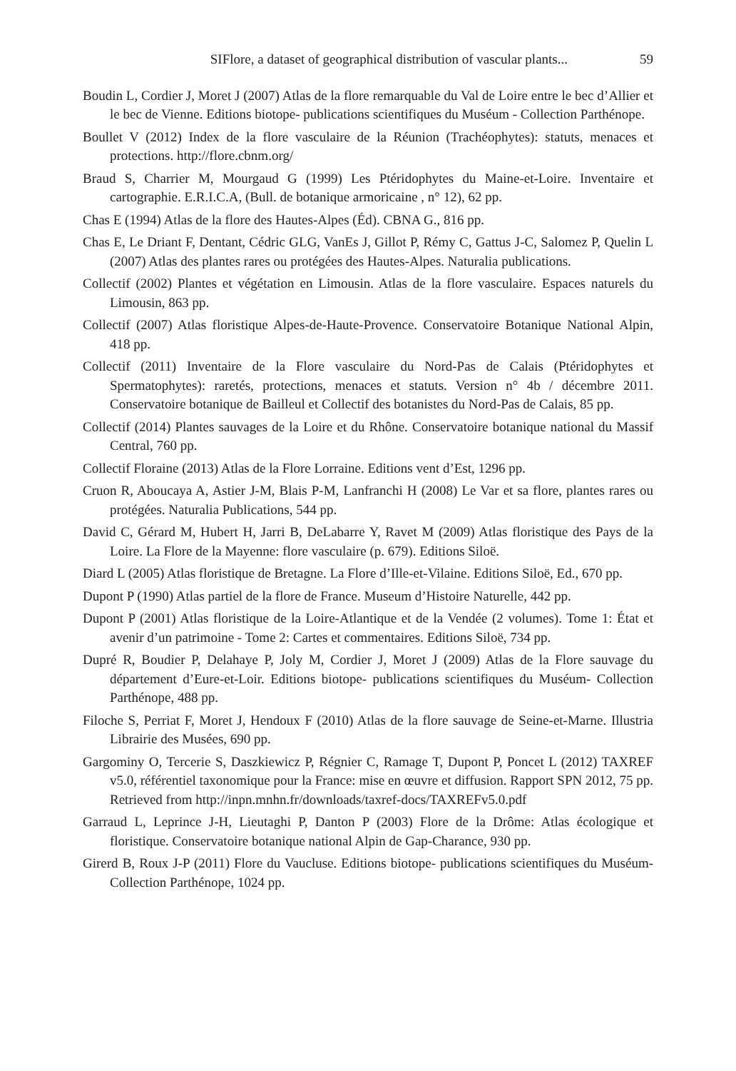SIFlore, a dataset of geographical distribution of vascular plants... 59
Boudin L, Cordier J, Moret J (2007) Atlas de la flore remarquable du Val de Loire entre le bec d’Allier et le bec de Vienne. Editions biotope- publications scientifiques du Muséum - Collection Parthénope.
Boullet V (2012) Index de la flore vasculaire de la Réunion (Trachéophytes): statuts, menaces et protections. http://flore.cbnm.org/
Braud S, Charrier M, Mourgaud G (1999) Les Ptéridophytes du Maine-et-Loire. Inventaire et cartographie. E.R.I.C.A, (Bull. de botanique armoricaine , n° 12), 62 pp.
Chas E (1994) Atlas de la flore des Hautes-Alpes (Éd). CBNA G., 816 pp.
Chas E, Le Driant F, Dentant, Cédric GLG, VanEs J, Gillot P, Rémy C, Gattus J-C, Salomez P, Quelin L (2007) Atlas des plantes rares ou protégées des Hautes-Alpes. Naturalia publications.
Collectif (2002) Plantes et végétation en Limousin. Atlas de la flore vasculaire. Espaces naturels du Limousin, 863 pp.
Collectif (2007) Atlas floristique Alpes-de-Haute-Provence. Conservatoire Botanique National Alpin, 418 pp.
Collectif (2011) Inventaire de la Flore vasculaire du Nord-Pas de Calais (Ptéridophytes et Spermatophytes): raretés, protections, menaces et statuts. Version n° 4b / décembre 2011. Conservatoire botanique de Bailleul et Collectif des botanistes du Nord-Pas de Calais, 85 pp.
Collectif (2014) Plantes sauvages de la Loire et du Rhône. Conservatoire botanique national du Massif Central, 760 pp.
Collectif Floraine (2013) Atlas de la Flore Lorraine. Editions vent d’Est, 1296 pp.
Cruon R, Aboucaya A, Astier J-M, Blais P-M, Lanfranchi H (2008) Le Var et sa flore, plantes rares ou protégées. Naturalia Publications, 544 pp.
David C, Gérard M, Hubert H, Jarri B, DeLabarre Y, Ravet M (2009) Atlas floristique des Pays de la Loire. La Flore de la Mayenne: flore vasculaire (p. 679). Editions Siloë.
Diard L (2005) Atlas floristique de Bretagne. La Flore d’Ille-et-Vilaine. Editions Siloë, Ed., 670 pp.
Dupont P (1990) Atlas partiel de la flore de France. Museum d’Histoire Naturelle, 442 pp.
Dupont P (2001) Atlas floristique de la Loire-Atlantique et de la Vendée (2 volumes). Tome 1: État et avenir d’un patrimoine - Tome 2: Cartes et commentaires. Editions Siloë, 734 pp.
Dupré R, Boudier P, Delahaye P, Joly M, Cordier J, Moret J (2009) Atlas de la Flore sauvage du département d’Eure-et-Loir. Editions biotope- publications scientifiques du Muséum- Collection Parthénope, 488 pp.
Filoche S, Perriat F, Moret J, Hendoux F (2010) Atlas de la flore sauvage de Seine-et-Marne. Illustria Librairie des Musées, 690 pp.
Gargominy O, Tercerie S, Daszkiewicz P, Régnier C, Ramage T, Dupont P, Poncet L (2012) TAXREF v5.0, référentiel taxonomique pour la France: mise en œuvre et diffusion. Rapport SPN 2012, 75 pp. Retrieved from http://inpn.mnhn.fr/downloads/taxref-docs/TAXREFv5.0.pdf
Garraud L, Leprince J-H, Lieutaghi P, Danton P (2003) Flore de la Drôme: Atlas écologique et floristique. Conservatoire botanique national Alpin de Gap-Charance, 930 pp.
Girerd B, Roux J-P (2011) Flore du Vaucluse. Editions biotope- publications scientifiques du Muséum- Collection Parthénope, 1024 pp.